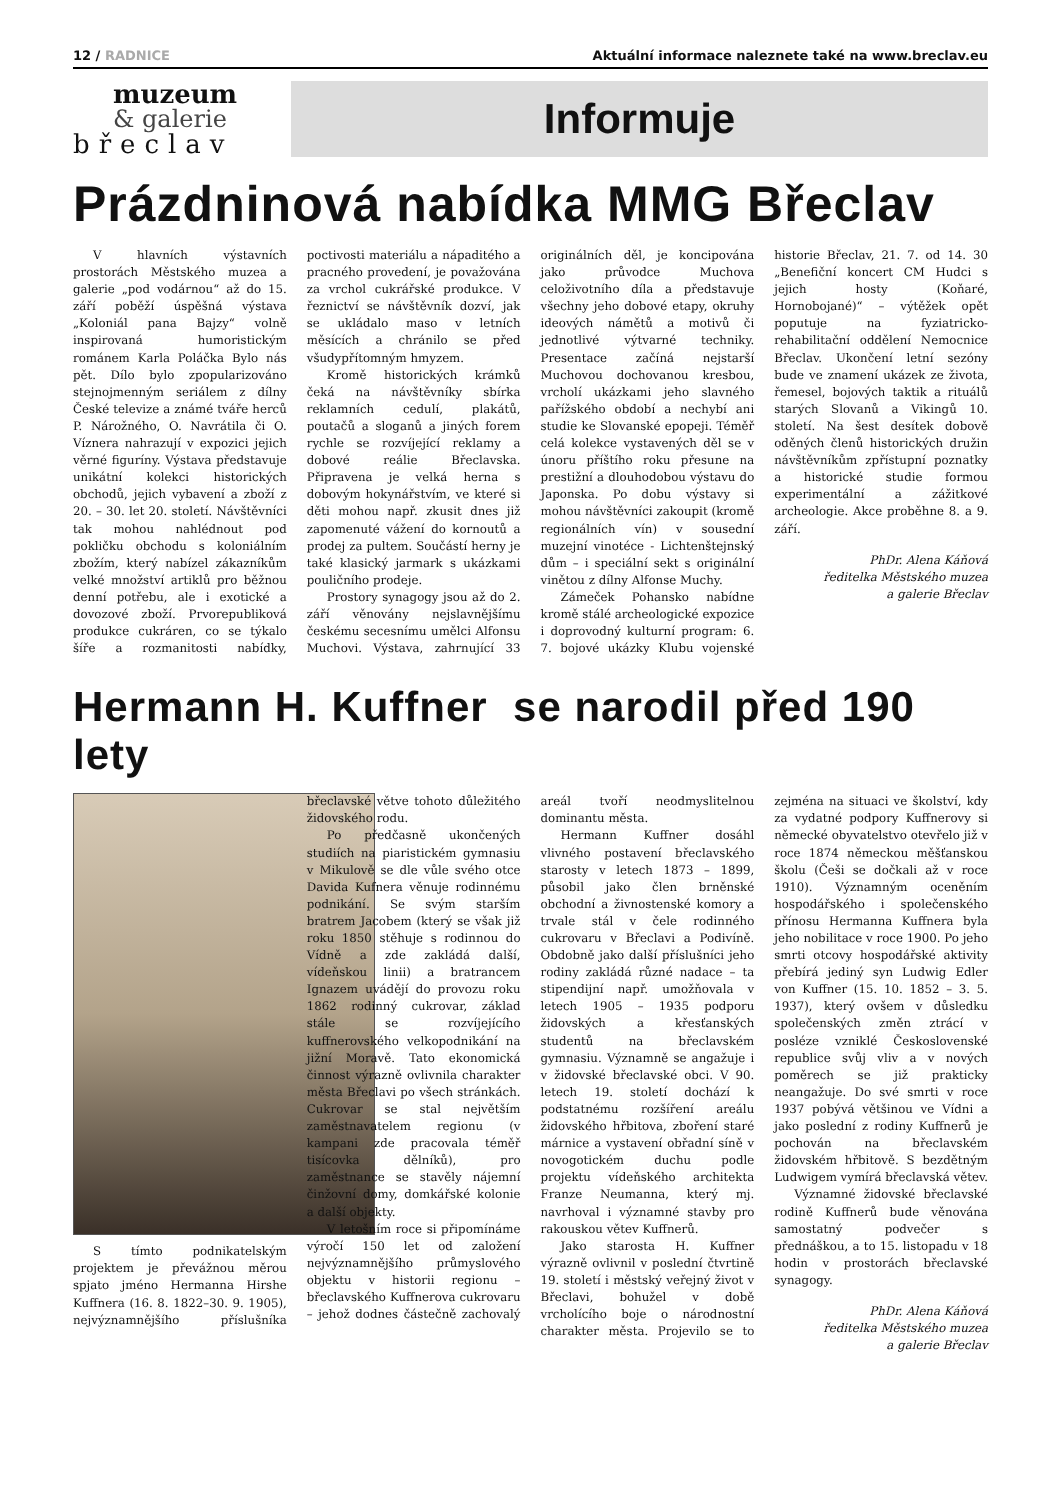12 / RADNICE Aktuální informace naleznete také na www.breclav.eu
muzeum
& galerie
břeclav
Informuje
Prázdninová nabídka MMG Břeclav
V hlavních výstavních prostorách Městského muzea a galerie „pod vodárnou“ až do 15. září poběží úspěšná výstava „Koloniál pana Bajzy“ volně inspirovaná humoristickým románem Karla Poláčka Bylo nás pět. Dílo bylo zpopularizováno stejnojmenným seriálem z dílny České televize a známé tváře herců P. Nárožného, O. Navrátila či O. Víznera nahrazují v expozici jejich věrné figuríny. Výstava představuje unikátní kolekci historických obchodů, jejich vybavení a zboží z 20. – 30. let 20. století. Návštěvníci tak mohou nahlédnout pod pokličku obchodu s koloniálním zbožím, který nabízel zákazníkům velké množství artiklů pro běžnou denní potřebu, ale i exotické a dovozové zboží. Prvorepubliková produkce cukráren, co se týkalo šíře a rozmanitosti nabídky, poctivosti materiálu a nápaditého a pracného provedení, je považována za vrchol cukrářské produkce. V řeznictví se návštěvník dozví, jak se ukládalo maso v letních měsících a chránilo se před všudypřítomným hmyzem.
Kromě historických krámků čeká na návštěvníky sbírka reklamních cedulí, plakátů, poutačů a sloganů a jiných forem rychle se rozvíjející reklamy a dobové reálie Břeclavska. Připravena je velká herna s dobovým hokynářstvím, ve které si děti mohou např. zkusit dnes již zapomenuté vážení do kornoutů a prodej za pultem. Součástí herny je také klasický jarmark s ukázkami pouličního prodeje.
Prostory synagogy jsou až do 2. září věnovány nejslavnějšímu českému secesnímu umělci Alfonsu Muchovi. Výstava, zahrnující 33 originálních děl, je koncipována jako průvodce Muchova celoživotního díla a představuje všechny jeho dobové etapy, okruhy ideových námětů a motivů či jednotlivé výtvarné techniky. Presentace začíná nejstarší Muchovou dochovanou kresbou, vrcholí ukázkami jeho slavného pařížského období a nechybí ani studie ke Slovanské epopeji. Téměř celá kolekce vystavených děl se v únoru příštího roku přesune na prestižní a dlouhodobou výstavu do Japonska. Po dobu výstavy si mohou návštěvníci zakoupit (kromě regionálních vín) v sousední muzejní vinotéce - Lichtenštejnský dům – i speciální sekt s originální vinětou z dílny Alfonse Muchy.
Zámeček Pohansko nabídne kromě stálé archeologické expozice i doprovodný kulturní program: 6. 7. bojové ukázky Klubu vojenské historie Břeclav, 21. 7. od 14. 30 „Benefiční koncert CM Hudci s jejich hosty (Koňaré, Hornobojané)“ – výtěžek opět poputuje na fyziatricko-rehabilitační oddělení Nemocnice Břeclav. Ukončení letní sezóny bude ve znamení ukázek ze života, řemesel, bojových taktik a rituálů starých Slovanů a Vikingů 10. století. Na šest desítek dobově oděných členů historických družin návštěvníkům zpřístupní poznatky a historické studie formou experimentální a zážitkové archeologie. Akce proběhne 8. a 9. září.
PhDr. Alena Káňová
ředitelka Městského muzea
a galerie Břeclav
Hermann H. Kuffner se narodil před 190 lety
S tímto podnikatelským projektem je převážnou měrou spjato jméno Hermanna Hirshe Kuffnera (16. 8. 1822–30. 9. 1905), nejvýznamnějšího příslušníka břeclavské větve tohoto důležitého židovského rodu.
Po předčasně ukončených studiích na piaristickém gymnasiu v Mikulově se dle vůle svého otce Davida Kufnera věnuje rodinnému podnikání. Se svým starším bratrem Jacobem (který se však již roku 1850 stěhuje s rodinnou do Vídně a zde zakládá další, vídeňskou linii) a bratrancem Ignazem uvádějí do provozu roku 1862 rodinný cukrovar, základ stále se rozvíjejícího kuffnerovského velkopodnikání na jižní Moravě. Tato ekonomická činnost výrazně ovlivnila charakter města Břeclavi po všech stránkách. Cukrovar se stal největším zaměstnavatelem regionu (v kampani zde pracovala téměř tisícovka dělníků), pro zaměstnance se stavěly nájemní činžovní domy, domkářské kolonie a další objekty.
V letošním roce si připomínáme výročí 150 let od založení nejvýznamnějšího průmyslového objektu v historii regionu – břeclavského Kuffnerova cukrovaru – jehož dodnes částečně zachovalý areál tvoří neodmyslitelnou dominantu města.
Hermann Kuffner dosáhl vlivného postavení břeclavského starosty v letech 1873 – 1899, působil jako člen brněnské obchodní a živnostenské komory a trvale stál v čele rodinného cukrovaru v Břeclavi a Podivíně. Obdobně jako další příslušníci jeho rodiny zakládá různé nadace – ta stipendijní např. umožňovala v letech 1905 – 1935 podporu židovských a křesťanských studentů na břeclavském gymnasiu. Významně se angažuje i v židovské břeclavské obci. V 90. letech 19. století dochází k podstatnému rozšíření areálu židovského hřbitova, zboření staré márnice a vystavení obřadní síně v novogotickém duchu podle projektu vídeňského architekta Franze Neumanna, který mj. navrhoval i významné stavby pro rakouskou větev Kuffnerů.
Jako starosta H. Kuffner výrazně ovlivnil v poslední čtvrtině 19. století i městský veřejný život v Břeclavi, bohužel v době vrcholícího boje o národnostní charakter města. Projevilo se to zejména na situaci ve školství, kdy za vydatné podpory Kuffnerovy si německé obyvatelstvo otevřelo již v roce 1874 německou měšťanskou školu (Češi se dočkali až v roce 1910). Významným oceněním hospodářského i společenského přínosu Hermanna Kuffnera byla jeho nobilitace v roce 1900. Po jeho smrti otcovy hospodářské aktivity přebírá jediný syn Ludwig Edler von Kuffner (15. 10. 1852 – 3. 5. 1937), který ovšem v důsledku společenských změn ztrácí v posléze vzniklé Československé republice svůj vliv a v nových poměrech se již prakticky neangažuje. Do své smrti v roce 1937 pobývá většinou ve Vídni a jako poslední z rodiny Kuffnerů je pochován na břeclavském židovském hřbitově. S bezdětným Ludwigem vymírá břeclavská větev.
Významné židovské břeclavské rodině Kuffnerů bude věnována samostatný podvečer s přednáškou, a to 15. listopadu v 18 hodin v prostorách břeclavské synagogy.
PhDr. Alena Káňová
ředitelka Městského muzea
a galerie Břeclav